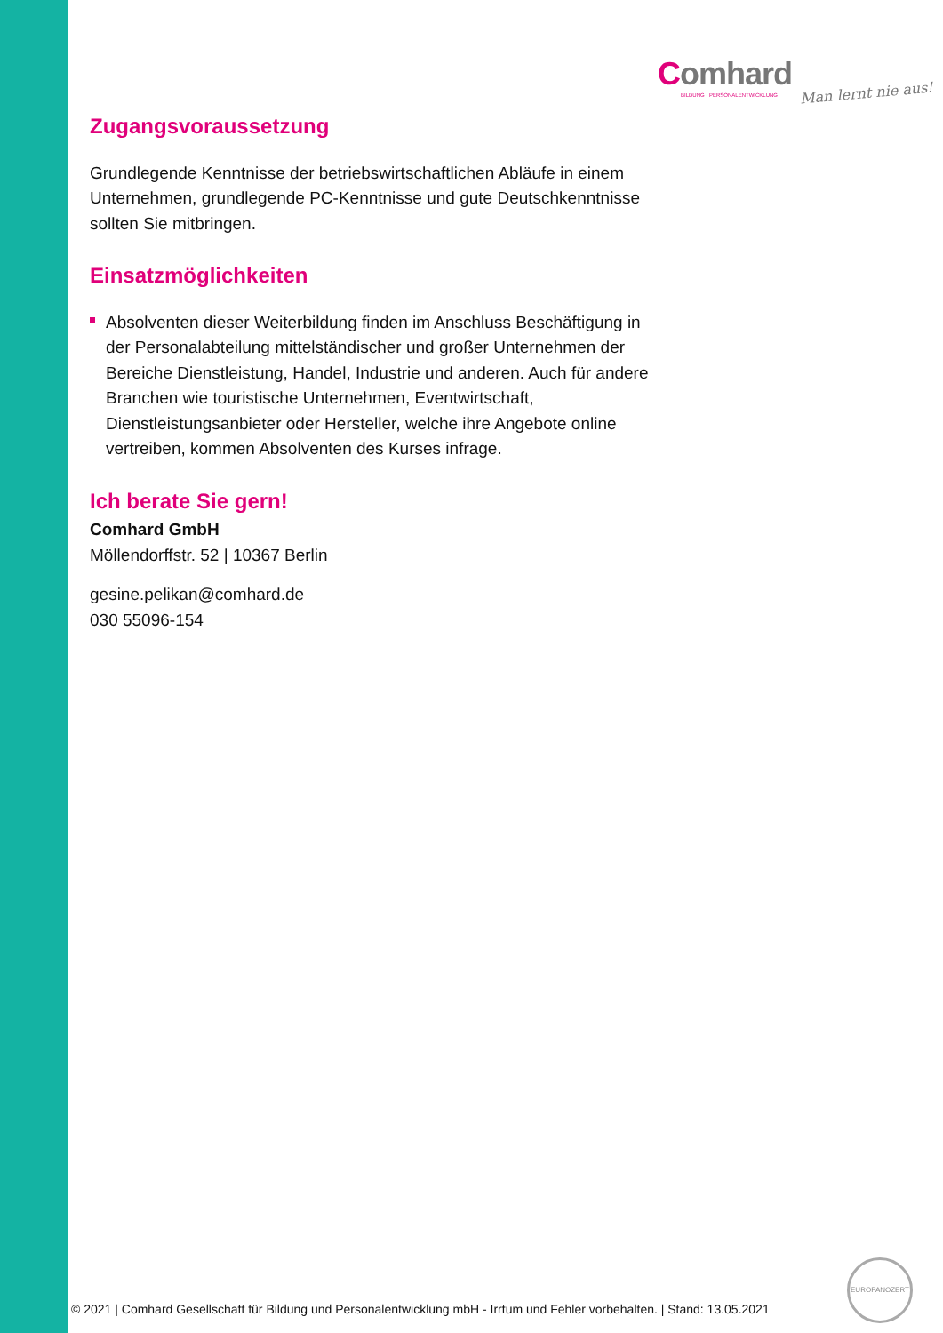Comhard
BILDUNG · PERSONALENTWICKLUNG
Man lernt nie aus!
Zugangsvoraussetzung
Grundlegende Kenntnisse der betriebswirtschaftlichen Abläufe in einem Unternehmen, grundlegende PC-Kenntnisse und gute Deutschkenntnisse sollten Sie mitbringen.
Einsatzmöglichkeiten
Absolventen dieser Weiterbildung finden im Anschluss Beschäftigung in der Personalabteilung mittelständischer und großer Unternehmen der Bereiche Dienstleistung, Handel, Industrie und anderen. Auch für andere Branchen wie touristische Unternehmen, Eventwirtschaft, Dienstleistungsanbieter oder Hersteller, welche ihre Angebote online vertreiben, kommen Absolventen des Kurses infrage.
Ich berate Sie gern!
Comhard GmbH
Möllendorffstr. 52 | 10367 Berlin
gesine.pelikan@comhard.de
030 55096-154
© 2021 | Comhard Gesellschaft für Bildung und Personalentwicklung mbH - Irrtum und Fehler vorbehalten. | Stand: 13.05.2021
EUROPANOZERT